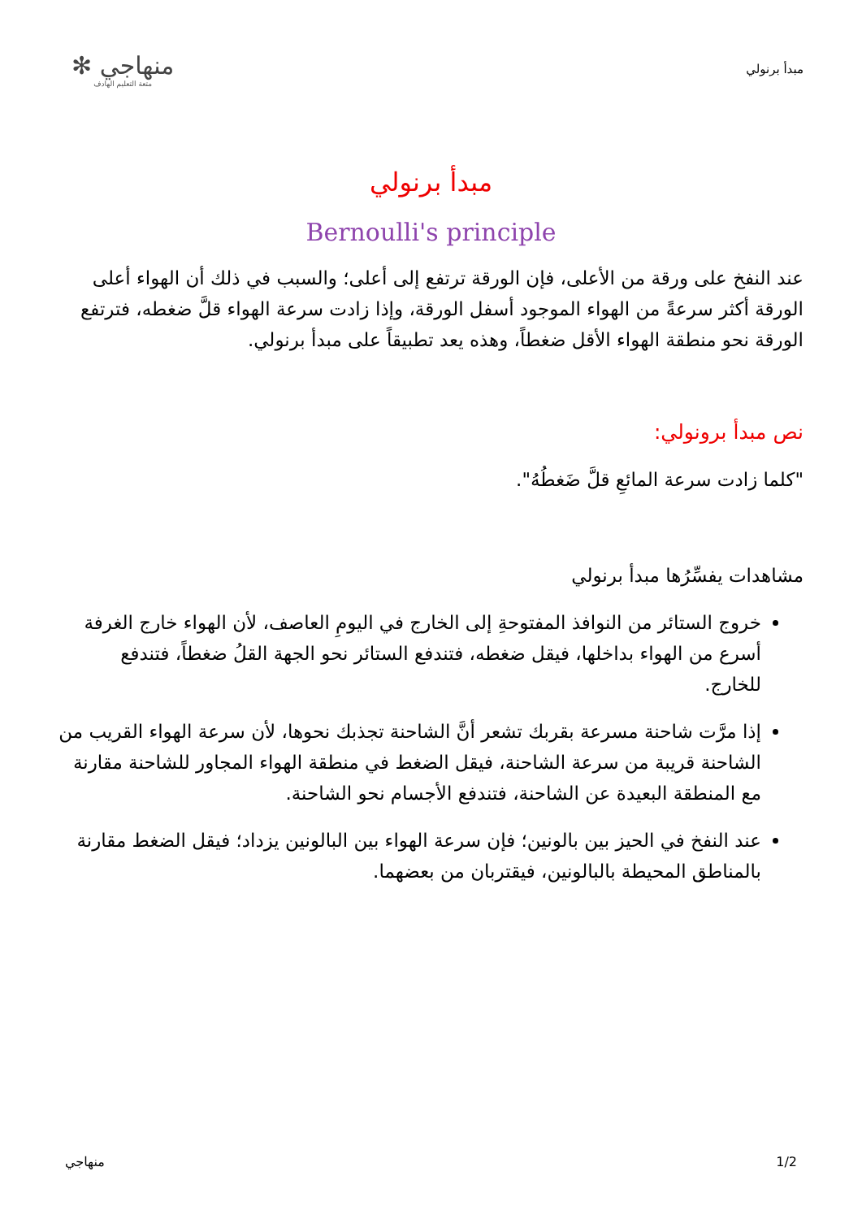مبدأ برنولي
منهاجي ✻
متعة التعليم الهادف
مبدأ برنولي
Bernoulli's principle
عند النفخ على ورقة من الأعلى، فإن الورقة ترتفع إلى أعلى؛ والسبب في ذلك أن الهواء أعلى الورقة أكثر سرعةً من الهواء الموجود أسفل الورقة، وإذا زادت سرعة الهواء قلَّ ضغطه، فترتفع الورقة نحو منطقة الهواء الأقل ضغطاً، وهذه يعد تطبيقاً على مبدأ برنولي.
نص مبدأ برونولي:
"كلما زادت سرعة المائعِ قلَّ ضَغطُهُ".
مشاهدات يفسِّرُها مبدأ برنولي
خروج الستائر من النوافذ المفتوحةِ إلى الخارج في اليومِ العاصف، لأن الهواء خارج الغرفة أسرع من الهواء بداخلها، فيقل ضغطه، فتندفع الستائر نحو الجهة القلُ ضغطاً، فتندفع للخارج.
إذا مرَّت شاحنة مسرعة بقربك تشعر أنَّ الشاحنة تجذبك نحوها، لأن سرعة الهواء القريب من الشاحنة قريبة من سرعة الشاحنة، فيقل الضغط في منطقة الهواء المجاور للشاحنة مقارنة مع المنطقة البعيدة عن الشاحنة، فتندفع الأجسام نحو الشاحنة.
عند النفخ في الحيز بين بالونين؛ فإن سرعة الهواء بين البالونين يزداد؛ فيقل الضغط مقارنة بالمناطق المحيطة بالبالونين، فيقتربان من بعضهما.
1/2 منهاجي